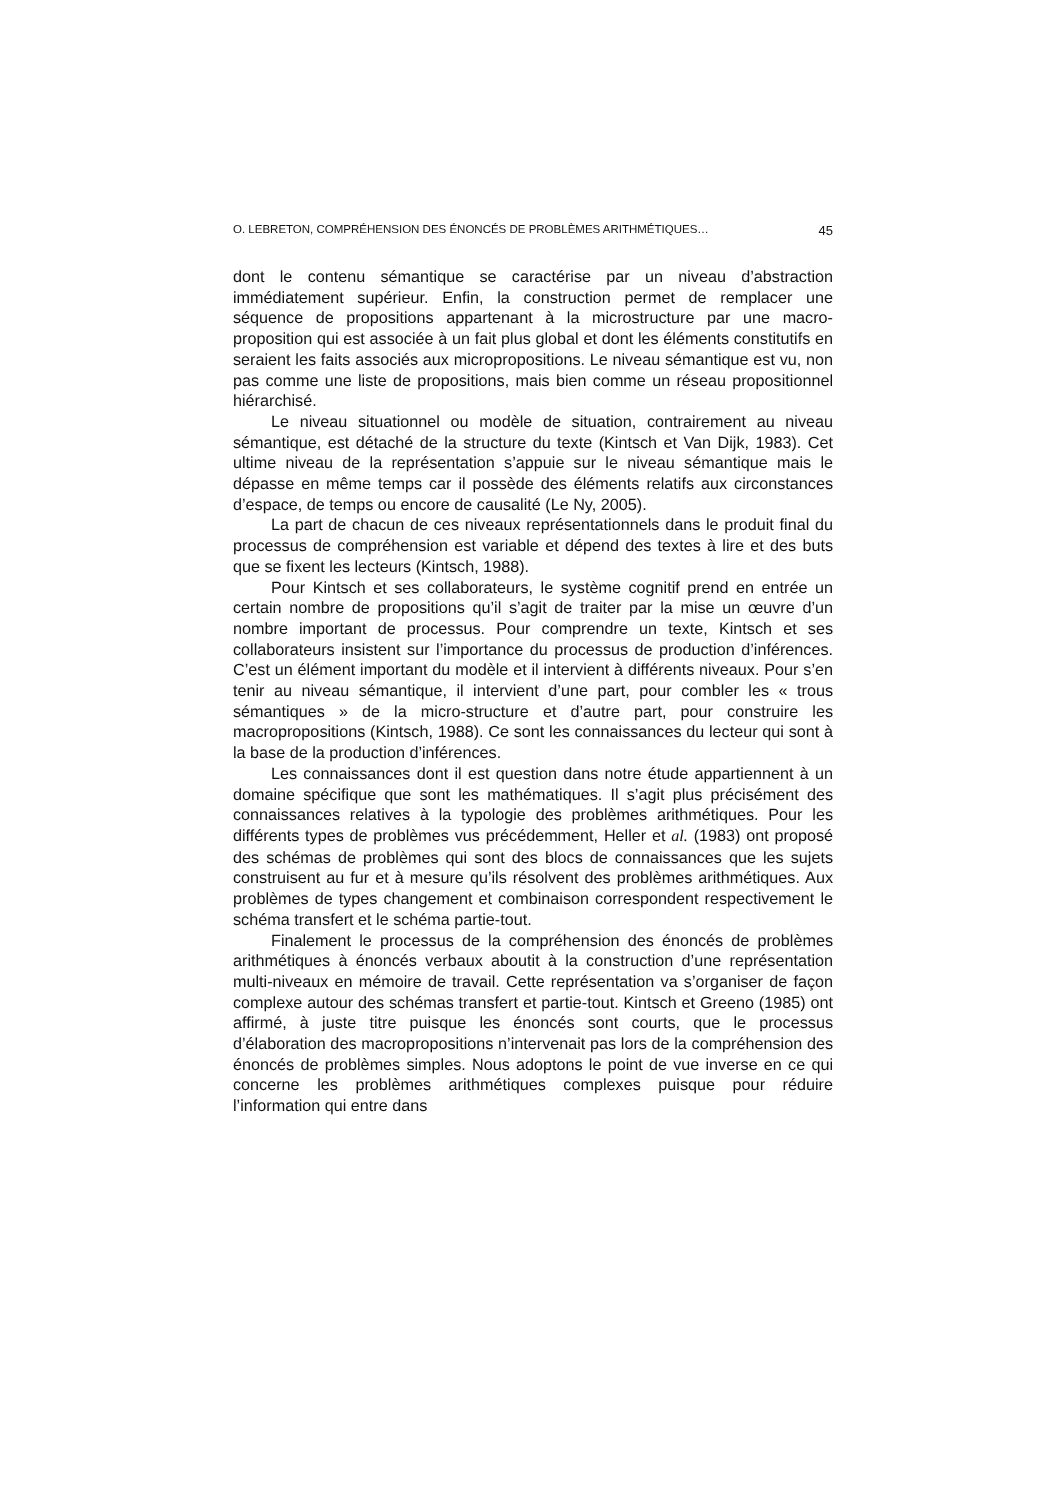O. LEBRETON, COMPRÉHENSION DES ÉNONCÉS DE PROBLÈMES ARITHMÉTIQUES… 45
dont le contenu sémantique se caractérise par un niveau d’abstraction immédiatement supérieur. Enfin, la construction permet de remplacer une séquence de propositions appartenant à la microstructure par une macro-proposition qui est associée à un fait plus global et dont les éléments constitutifs en seraient les faits associés aux micropropositions. Le niveau sémantique est vu, non pas comme une liste de propositions, mais bien comme un réseau propositionnel hiérarchisé.
Le niveau situationnel ou modèle de situation, contrairement au niveau sémantique, est détaché de la structure du texte (Kintsch et Van Dijk, 1983). Cet ultime niveau de la représentation s’appuie sur le niveau sémantique mais le dépasse en même temps car il possède des éléments relatifs aux circonstances d’espace, de temps ou encore de causalité (Le Ny, 2005).
La part de chacun de ces niveaux représentationnels dans le produit final du processus de compréhension est variable et dépend des textes à lire et des buts que se fixent les lecteurs (Kintsch, 1988).
Pour Kintsch et ses collaborateurs, le système cognitif prend en entrée un certain nombre de propositions qu’il s’agit de traiter par la mise un œuvre d’un nombre important de processus. Pour comprendre un texte, Kintsch et ses collaborateurs insistent sur l’importance du processus de production d’inférences. C’est un élément important du modèle et il intervient à différents niveaux. Pour s’en tenir au niveau sémantique, il intervient d’une part, pour combler les « trous sémantiques » de la micro-structure et d’autre part, pour construire les macropropositions (Kintsch, 1988). Ce sont les connaissances du lecteur qui sont à la base de la production d’inférences.
Les connaissances dont il est question dans notre étude appartiennent à un domaine spécifique que sont les mathématiques. Il s’agit plus précisément des connaissances relatives à la typologie des problèmes arithmétiques. Pour les différents types de problèmes vus précédemment, Heller et al. (1983) ont proposé des schémas de problèmes qui sont des blocs de connaissances que les sujets construisent au fur et à mesure qu’ils résolvent des problèmes arithmétiques. Aux problèmes de types changement et combinaison correspondent respectivement le schéma transfert et le schéma partie-tout.
Finalement le processus de la compréhension des énoncés de problèmes arithmétiques à énoncés verbaux aboutit à la construction d’une représentation multi-niveaux en mémoire de travail. Cette représentation va s’organiser de façon complexe autour des schémas transfert et partie-tout. Kintsch et Greeno (1985) ont affirmé, à juste titre puisque les énoncés sont courts, que le processus d’élaboration des macropropositions n’intervenait pas lors de la compréhension des énoncés de problèmes simples. Nous adoptons le point de vue inverse en ce qui concerne les problèmes arithmétiques complexes puisque pour réduire l’information qui entre dans